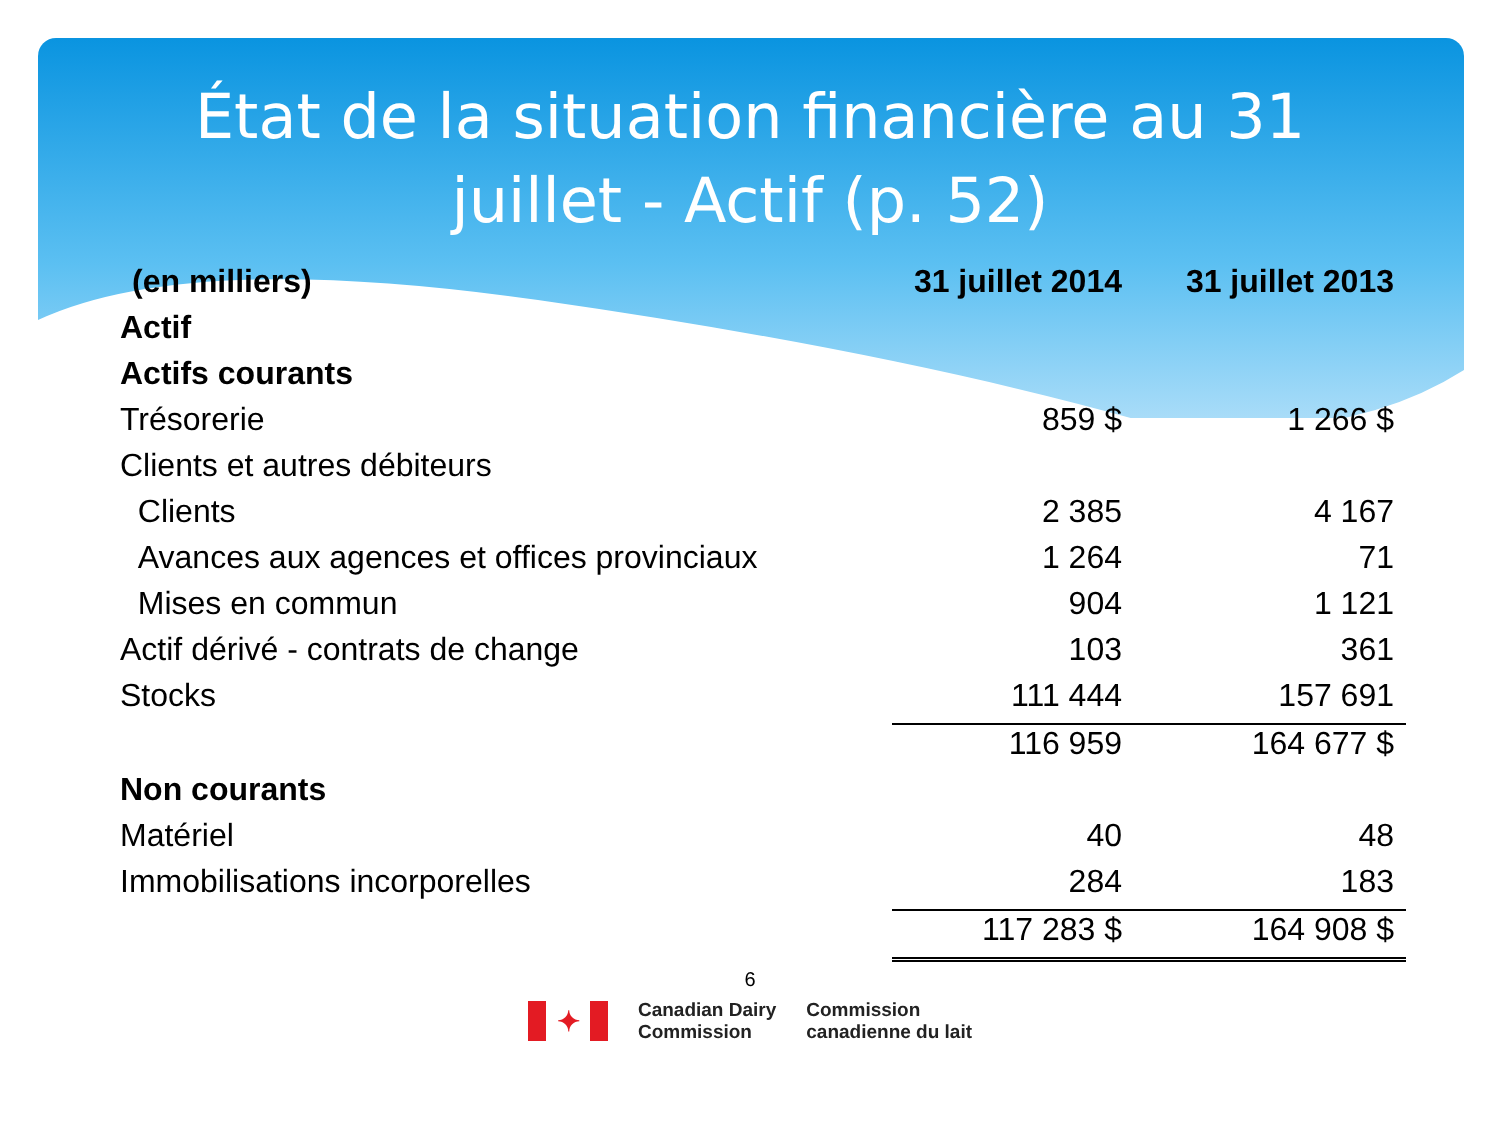État de la situation financière au 31 juillet - Actif (p. 52)
| (en milliers) | 31 juillet 2014 | 31 juillet 2013 |
| --- | --- | --- |
| Actif | | |
| Actifs courants | | |
| Trésorerie | 859 $ | 1 266 $ |
| Clients et autres débiteurs | | |
| Clients | 2 385 | 4 167 |
| Avances aux agences et offices provinciaux | 1 264 | 71 |
| Mises en commun | 904 | 1 121 |
| Actif dérivé - contrats de change | 103 | 361 |
| Stocks | 111 444 | 157 691 |
| | 116 959 | 164 677 $ |
| Non courants | | |
| Matériel | 40 | 48 |
| Immobilisations incorporelles | 284 | 183 |
| | 117 283 $ | 164 908 $ |
6
✦
Canadian Dairy
Commission
Commission
canadienne du lait